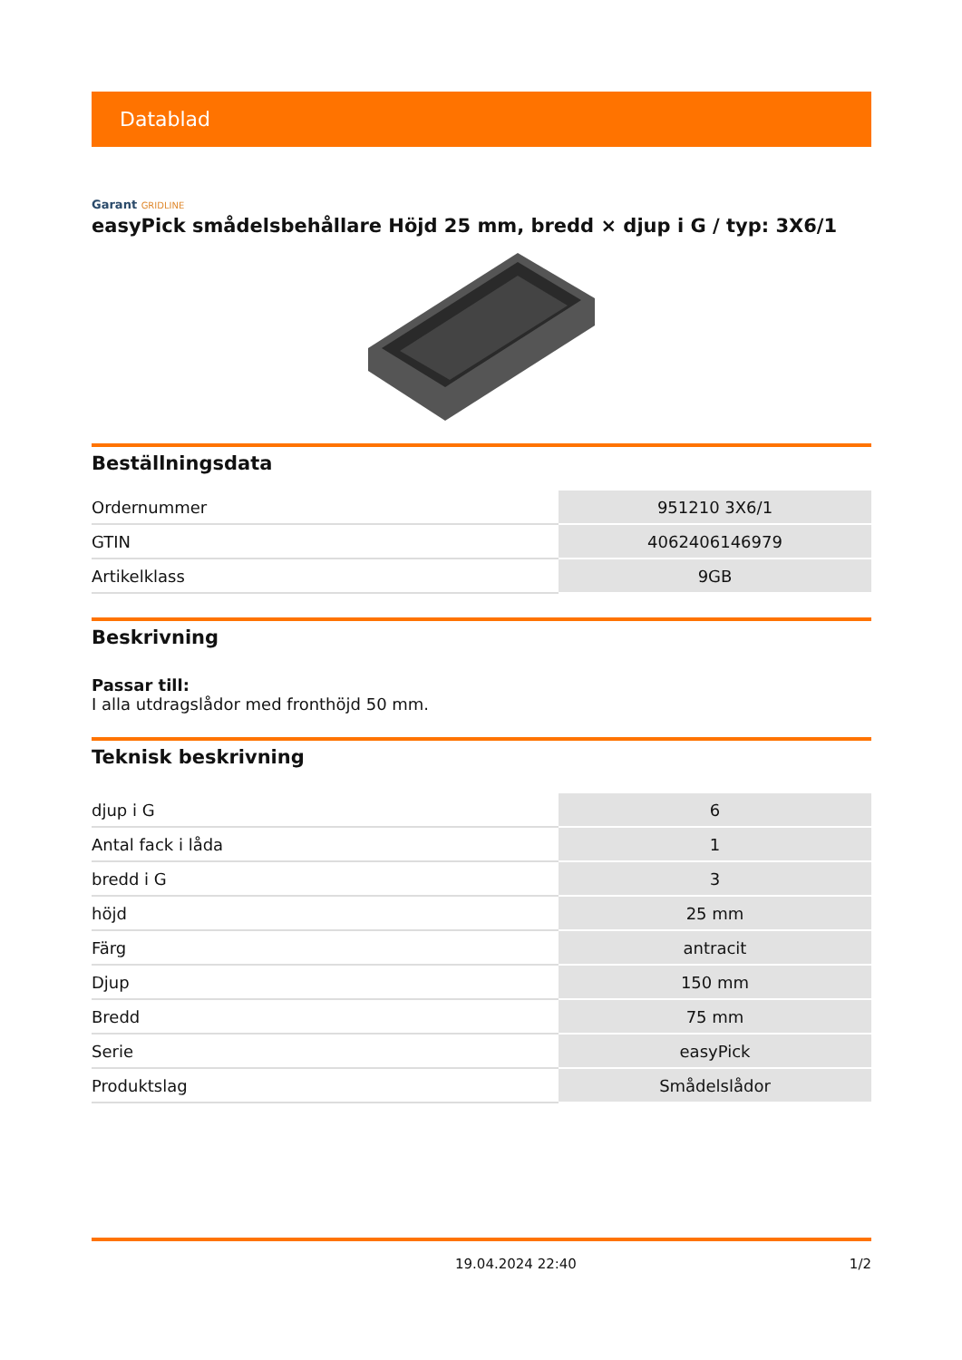Datablad
Garant GRIDLINE
easyPick smådelsbehållare Höjd 25 mm, bredd × djup i G / typ: 3X6/1
Beställningsdata
| Ordernummer | 951210 3X6/1 |
| GTIN | 4062406146979 |
| Artikelklass | 9GB |
Beskrivning
Passar till:
I alla utdragslådor med fronthöjd 50 mm.
Teknisk beskrivning
| djup i G | 6 |
| Antal fack i låda | 1 |
| bredd i G | 3 |
| höjd | 25 mm |
| Färg | antracit |
| Djup | 150 mm |
| Bredd | 75 mm |
| Serie | easyPick |
| Produktslag | Smådelslådor |
19.04.2024 22:40 1/2